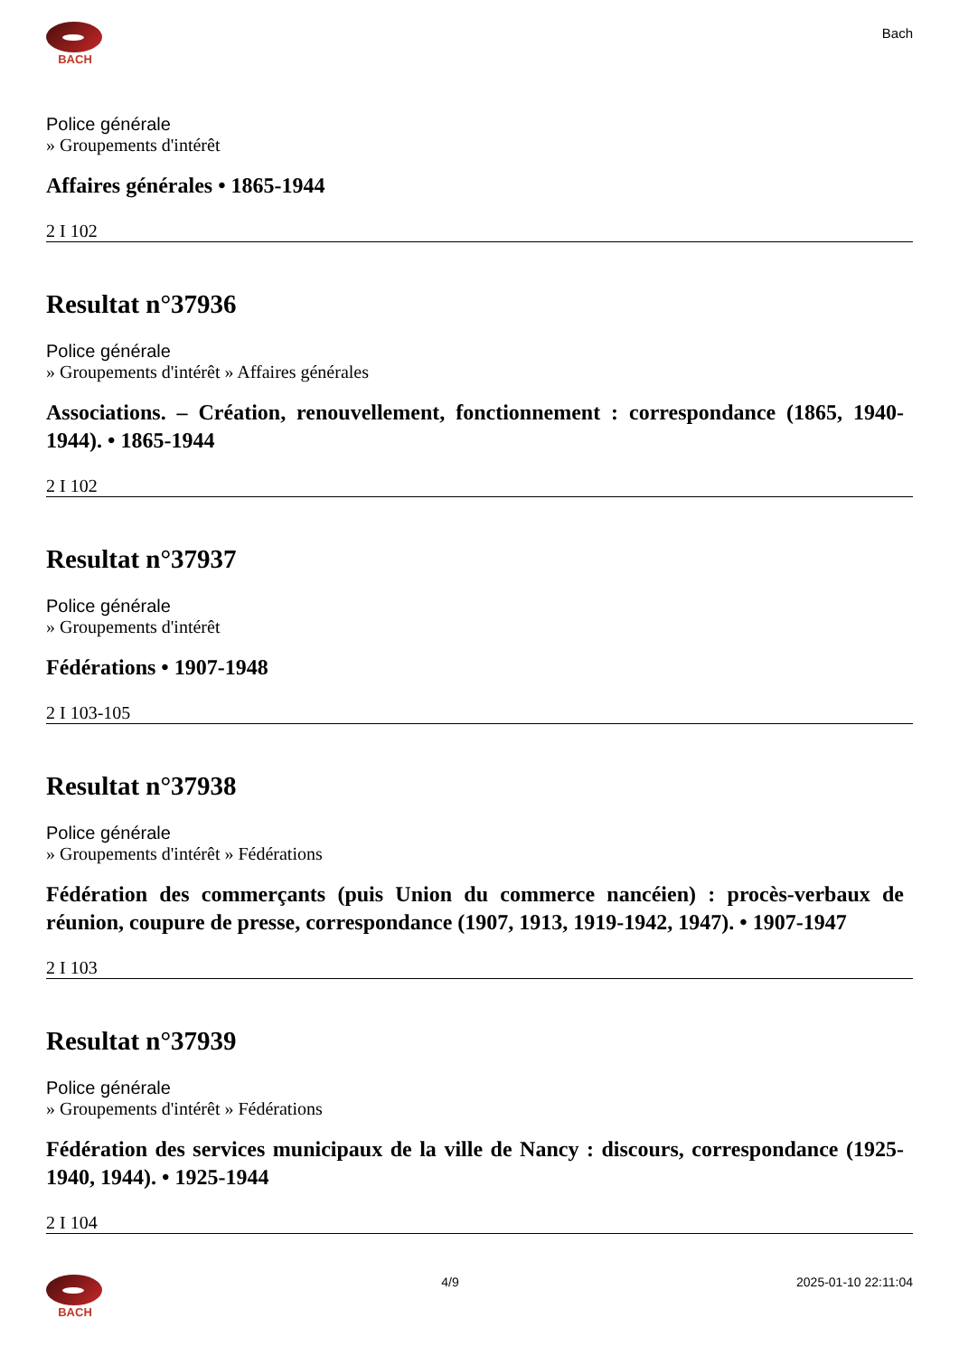BACH
Bach
Police générale
» Groupements d'intérêt
Affaires générales • 1865-1944
2 I 102
Resultat n°37936
Police générale
» Groupements d'intérêt » Affaires générales
Associations. – Création, renouvellement, fonctionnement : correspondance (1865, 1940-1944). • 1865-1944
2 I 102
Resultat n°37937
Police générale
» Groupements d'intérêt
Fédérations • 1907-1948
2 I 103-105
Resultat n°37938
Police générale
» Groupements d'intérêt » Fédérations
Fédération des commerçants (puis Union du commerce nancéien) : procès-verbaux de réunion, coupure de presse, correspondance (1907, 1913, 1919-1942, 1947). • 1907-1947
2 I 103
Resultat n°37939
Police générale
» Groupements d'intérêt » Fédérations
Fédération des services municipaux de la ville de Nancy : discours, correspondance (1925-1940, 1944). • 1925-1944
2 I 104
BACH 4/9 2025-01-10 22:11:04